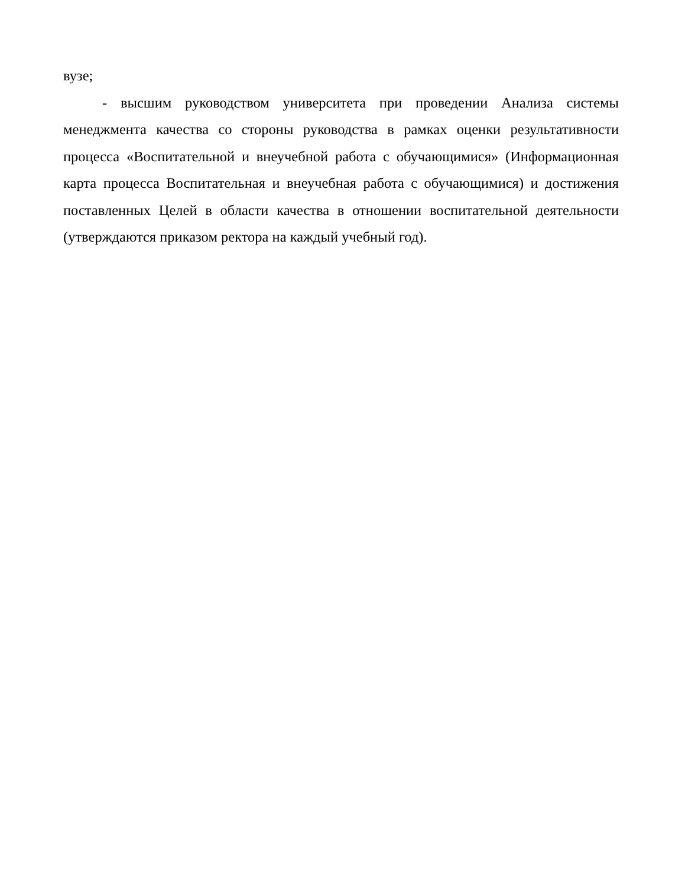вузе;
- высшим руководством университета при проведении Анализа системы менеджмента качества со стороны руководства в рамках оценки результативности процесса «Воспитательной и внеучебной работа с обучающимися» (Информационная карта процесса Воспитательная и внеучебная работа с обучающимися) и достижения поставленных Целей в области качества в отношении воспитательной деятельности (утверждаются приказом ректора на каждый учебный год).